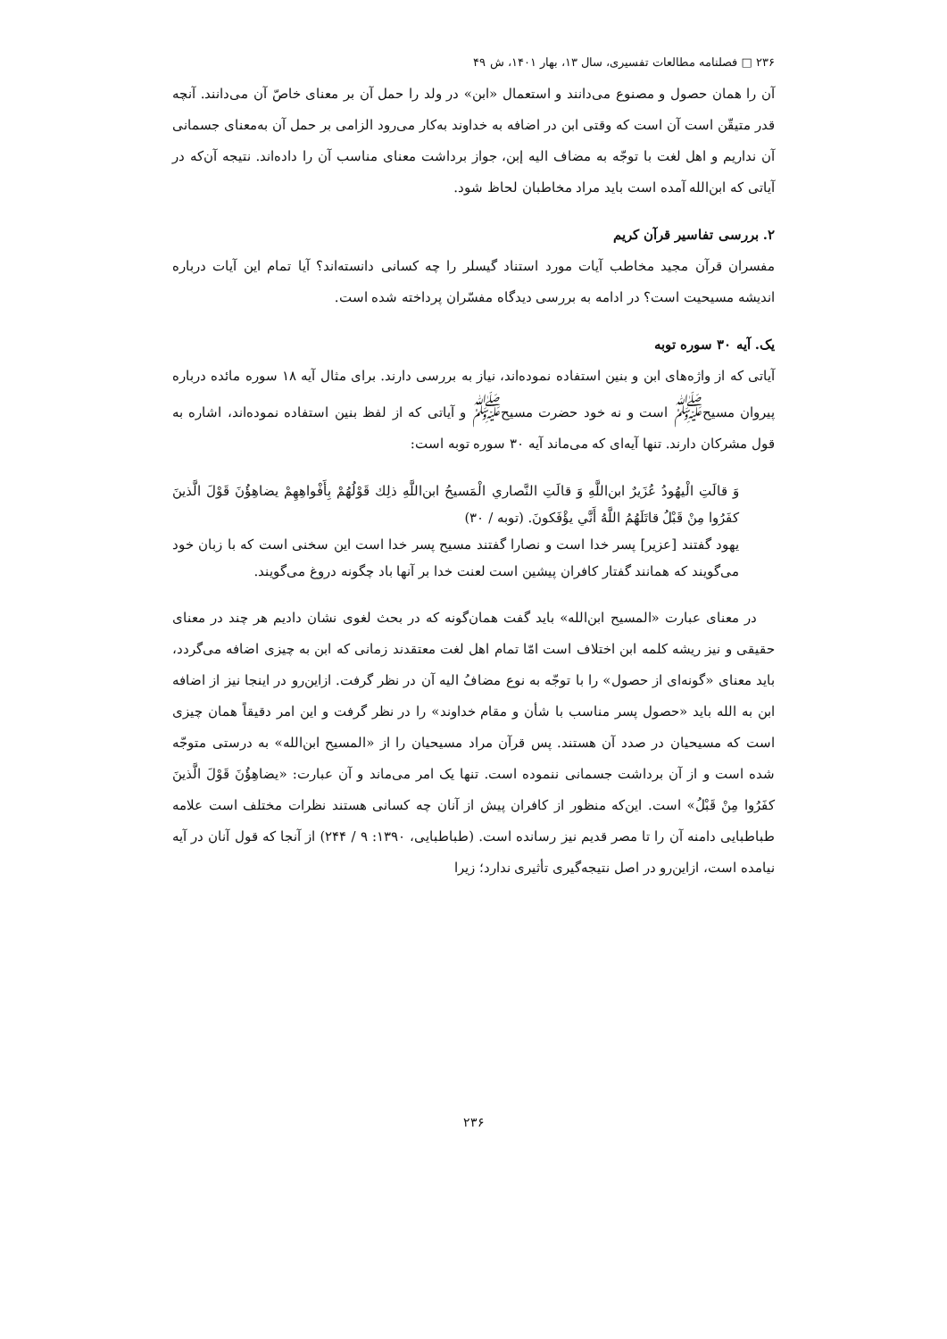۲۳۶ □ فصلنامه مطالعات تفسیری، سال ۱۳، بهار ۱۴۰۱، ش ۴۹
آن را همان حصول و مصنوع می‌دانند و استعمال «ابن» در ولد را حمل آن بر معنای خاصّ آن می‌دانند. آنچه قدر متیقّن است آن است که وقتی ابن در اضافه به خداوند به‌کار می‌رود الزامی بر حمل آن به‌معنای جسمانی آن نداریم و اهل لغت با توجّه به مضاف الیه إبن، جواز برداشت معنای مناسب آن را داده‌اند. نتیجه آن‌که در آیاتی که ابن‌الله آمده است باید مراد مخاطبان لحاظ شود.
۲. بررسی تفاسیر قرآن کریم
مفسران قرآن مجید مخاطب آیات مورد استناد گیسلر را چه کسانی دانسته‌اند؟ آیا تمام این آیات درباره اندیشه مسیحیت است؟ در ادامه به بررسی دیدگاه مفسّران پرداخته شده است.
یک. آیه ۳۰ سوره توبه
آیاتی که از واژه‌های ابن و بنین استفاده نموده‌اند، نیاز به بررسی دارند. برای مثال آیه ۱۸ سوره مائده درباره پیروان مسیح<sup>ﷺ</sup> است و نه خود حضرت مسیح<sup>ﷺ</sup> و آیاتی که از لفظ بنین استفاده نموده‌اند، اشاره به قول مشرکان دارند. تنها آیه‌ای که می‌ماند آیه ۳۰ سوره توبه است:
وَ قالَتِ الْيهُودُ عُزَيرٌ ابن‌اللَّهِ وَ قالَتِ النَّصاري الْمَسيحُ ابن‌اللَّهِ ذلِك قَوْلُهُمْ بِأَفْواهِهِمْ يضاهِؤُنَ قَوْلَ الَّذينَ كفَرُوا مِنْ قَبْلُ قاتَلَهُمُ اللَّهُ أَنَّي يؤْفَكونَ. (توبه / ۳۰)
یهود گفتند [عزیر] پسر خدا است و نصارا گفتند مسیح پسر خدا است این سخنی است که با زبان خود می‌گویند که همانند گفتار کافران پیشین است لعنت خدا بر آنها باد چگونه دروغ می‌گویند.
در معنای عبارت «المسیح ابن‌الله» باید گفت همان‌گونه که در بحث لغوی نشان دادیم هر چند در معنای حقیقی و نیز ریشه کلمه ابن اختلاف است امّا تمام اهل لغت معتقدند زمانی که ابن به چیزی اضافه می‌گردد، باید معنای «گونه‌ای از حصول» را با توجّه به نوع مضافُ الیه آن در نظر گرفت. ازاین‌رو در اینجا نیز از اضافه ابن به الله باید «حصول پسر مناسب با شأن و مقام خداوند» را در نظر گرفت و این امر دقیقاً همان چیزی است که مسیحیان در صدد آن هستند. پس قرآن مراد مسیحیان را از «المسیح ابن‌الله» به درستی متوجّه شده است و از آن برداشت جسمانی ننموده است. تنها یک امر می‌ماند و آن عبارت: «يضاهِؤُنَ قَوْلَ الَّذينَ كفَرُوا مِنْ قَبْلُ» است. این‌که منظور از کافران پیش از آنان چه کسانی هستند نظرات مختلف است علامه طباطبایی دامنه آن را تا مصر قدیم نیز رسانده است. (طباطبایی، ۱۳۹۰: ۹ / ۲۴۴) از آنجا که قول آنان در آیه نیامده است، ازاین‌رو در اصل نتیجه‌گیری تأثیری ندارد؛ زیرا
۲۳۶